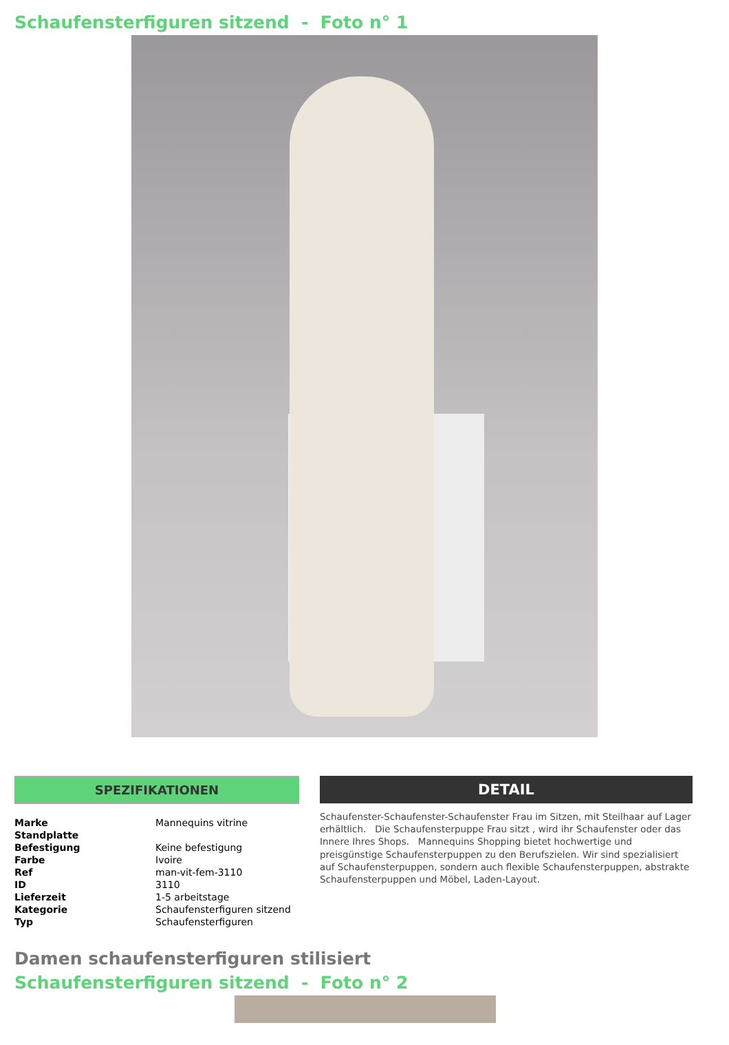Schaufensterfiguren sitzend - Foto n° 1
SPEZIFIKATIONEN
| Marke | Mannequins vitrine |
| Standplatte | |
| Befestigung | Keine befestigung |
| Farbe | Ivoire |
| Ref | man-vit-fem-3110 |
| ID | 3110 |
| Lieferzeit | 1-5 arbeitstage |
| Kategorie | Schaufensterfiguren sitzend |
| Typ | Schaufensterfiguren |
DETAIL
Schaufenster-Schaufenster-Schaufenster Frau im Sitzen, mit Steilhaar auf Lager erhältlich. Die Schaufensterpuppe Frau sitzt , wird ihr Schaufenster oder das Innere Ihres Shops. Mannequins Shopping bietet hochwertige und preisgünstige Schaufensterpuppen zu den Berufszielen. Wir sind spezialisiert auf Schaufensterpuppen, sondern auch flexible Schaufensterpuppen, abstrakte Schaufensterpuppen und Möbel, Laden-Layout.
Damen schaufensterfiguren stilisiert
Schaufensterfiguren sitzend - Foto n° 2